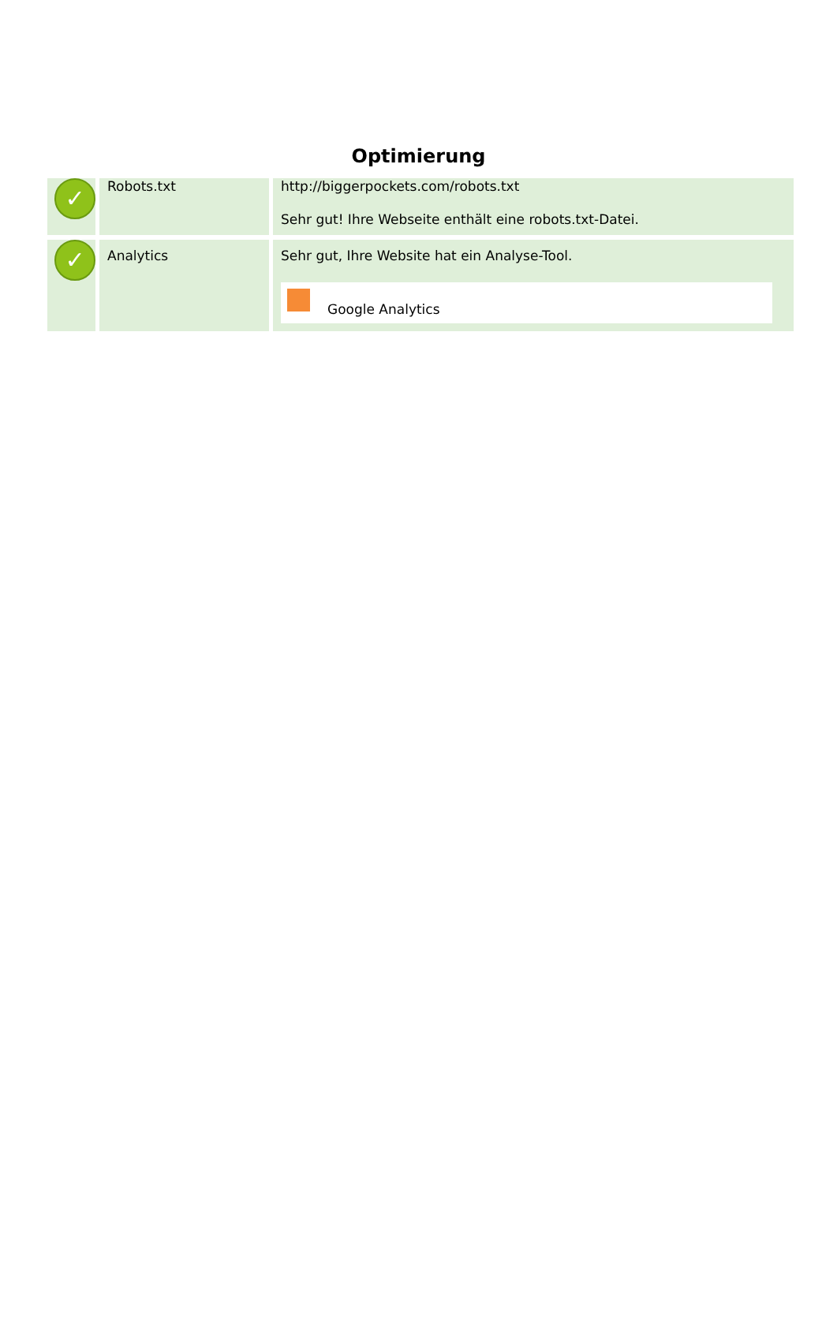Optimierung
| ✓ | Robots.txt | http://biggerpockets.com/robots.txt Sehr gut! Ihre Webseite enthält eine robots.txt-Datei. |
| ✓ | Analytics | Sehr gut, Ihre Website hat ein Analyse-Tool. Google Analytics |